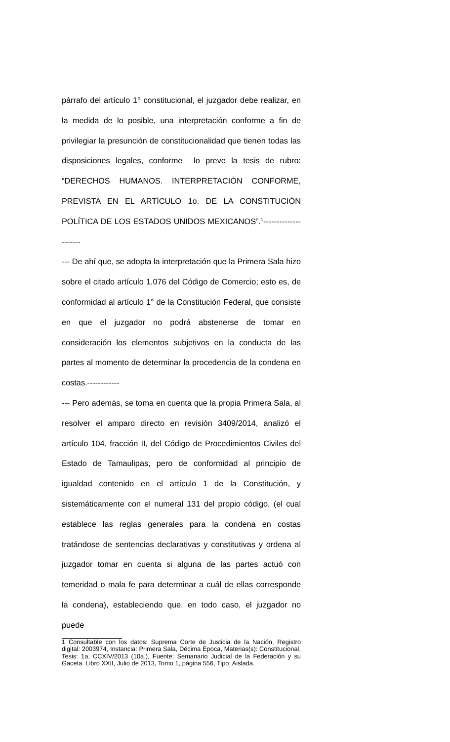párrafo del artículo 1° constitucional, el juzgador debe realizar, en la medida de lo posible, una interpretación conforme a fin de privilegiar la presunción de constitucionalidad que tienen todas las disposiciones legales, conforme lo preve la tesis de rubro: “DERECHOS HUMANOS. INTERPRETACIÓN CONFORME, PREVISTA EN EL ARTÍCULO 1o. DE LA CONSTITUCIÓN POLÍTICA DE LOS ESTADOS UNIDOS MEXICANOS”.<sup>1</sup>---------------------
--- De ahí que, se adopta la interpretación que la Primera Sala hizo sobre el citado artículo 1,076 del Código de Comercio; esto es, de conformidad al artículo 1° de la Constitución Federal, que consiste en que el juzgador no podrá abstenerse de tomar en consideración los elementos subjetivos en la conducta de las partes al momento de determinar la procedencia de la condena en costas.------------
--- Pero además, se toma en cuenta que la propia Primera Sala, al resolver el amparo directo en revisión 3409/2014, analizó el artículo 104, fracción II, del Código de Procedimientos Civiles del Estado de Tamaulipas, pero de conformidad al principio de igualdad contenido en el artículo 1 de la Constitución, y sistemáticamente con el numeral 131 del propio código, (el cual establece las reglas generales para la condena en costas tratándose de sentencias declarativas y constitutivas y ordena al juzgador tomar en cuenta si alguna de las partes actuó con temeridad o mala fe para determinar a cuál de ellas corresponde la condena), estableciendo que, en todo caso, el juzgador no puede
1 Consultable con los datos: Suprema Corte de Justicia de la Nación, Registro digital: 2003974, Instancia: Primera Sala, Décima Época, Materias(s): Constitucional, Tesis: 1a. CCXIV/2013 (10a.), Fuente: Semanario Judicial de la Federación y su Gaceta. Libro XXII, Julio de 2013, Tomo 1, página 556, Tipo: Aislada.